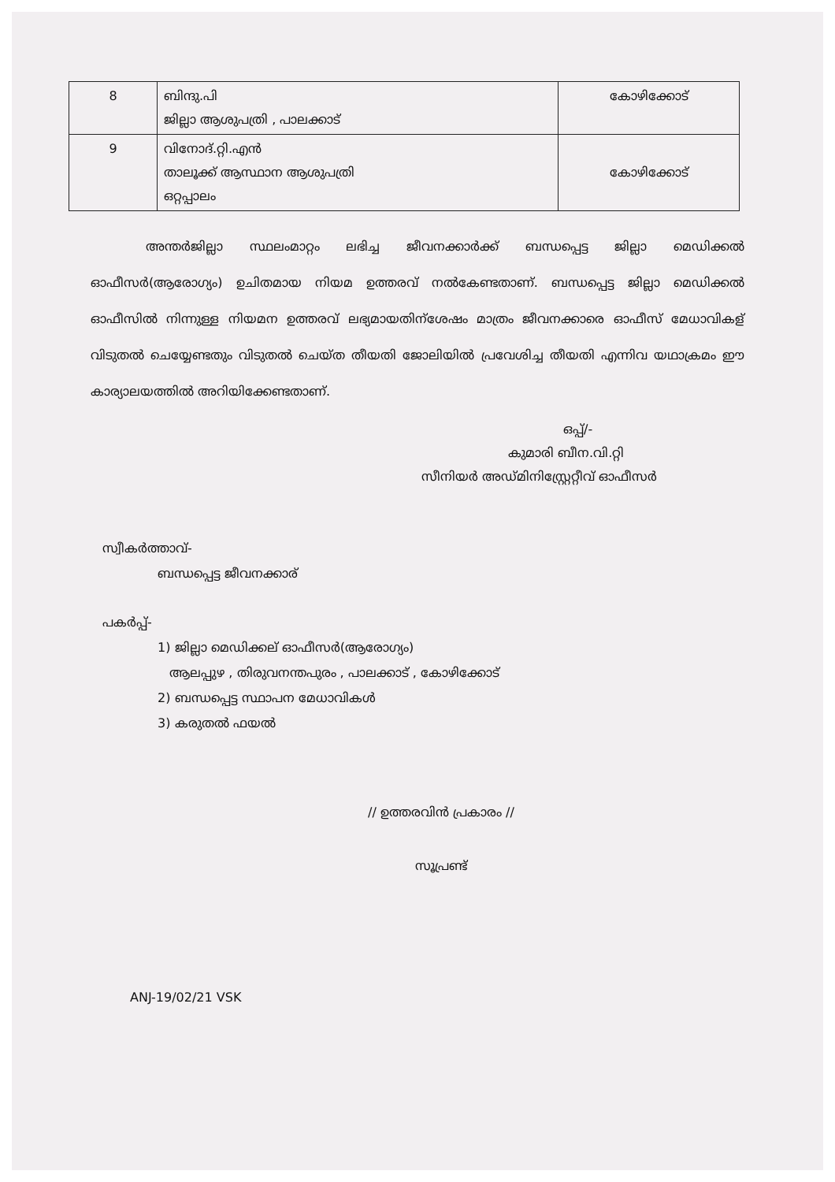| 8 | ബിന്ദു.പി ജില്ലാ ആശുപത്രി , പാലക്കാട് | കോഴിക്കോട് |
| 9 | വിനോദ്.റ്റി.എൻ താലൂക്ക് ആസ്ഥാന ആശുപത്രി ഒറ്റപ്പാലം | കോഴിക്കോട് |
അന്തർജില്ലാ സ്ഥലംമാറ്റം ലഭിച്ച ജീവനക്കാർക്ക് ബന്ധപ്പെട്ട ജില്ലാ മെഡിക്കൽ ഓഫീസർ(ആരോഗ്യം) ഉചിതമായ നിയമ ഉത്തരവ് നൽകേണ്ടതാണ്. ബന്ധപ്പെട്ട ജില്ലാ മെഡിക്കൽ ഓഫീസിൽ നിന്നുള്ള നിയമന ഉത്തരവ് ലഭ്യമായതിന്ശേഷം മാത്രം ജീവനക്കാരെ ഓഫീസ് മേധാവികള് വിടുതൽ ചെയ്യേണ്ടതും വിടുതൽ ചെയ്ത തീയതി ജോലിയിൽ പ്രവേശിച്ച തീയതി എന്നിവ യഥാക്രമം ഈ കാര്യാലയത്തിൽ അറിയിക്കേണ്ടതാണ്.
ഒപ്പ്/-
കുമാരി ബീന.വി.റ്റി
സീനിയർ അഡ്മിനിസ്റ്റ്രേറ്റീവ് ഓഫീസർ
സ്വീകർത്താവ്-
ബന്ധപ്പെട്ട ജീവനക്കാര്
പകർപ്പ്-
1) ജില്ലാ മെഡിക്കല് ഓഫീസർ(ആരോഗ്യം)
ആലപ്പുഴ , തിരുവനന്തപുരം , പാലക്കാട് , കോഴിക്കോട്
2) ബന്ധപ്പെട്ട സ്ഥാപന മേധാവികൾ
3) കരുതൽ ഫയൽ
// ഉത്തരവിൻ പ്രകാരം //
സൂപ്രണ്ട്
ANJ-19/02/21 VSK